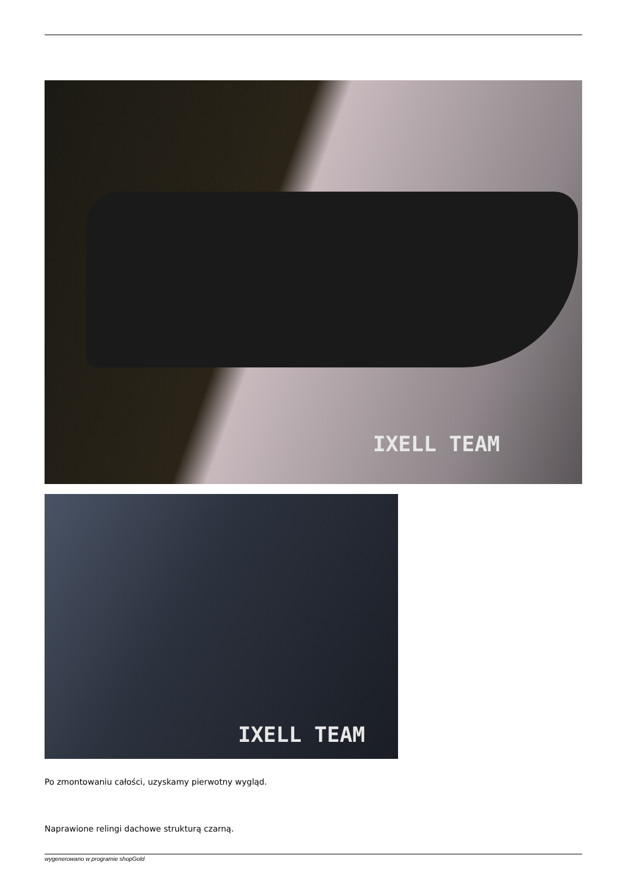IXELL TEAM
IXELL TEAM
Po zmontowaniu całości, uzyskamy pierwotny wygląd.
Naprawione relingi dachowe strukturą czarną.
wygenerowano w programie shopGold